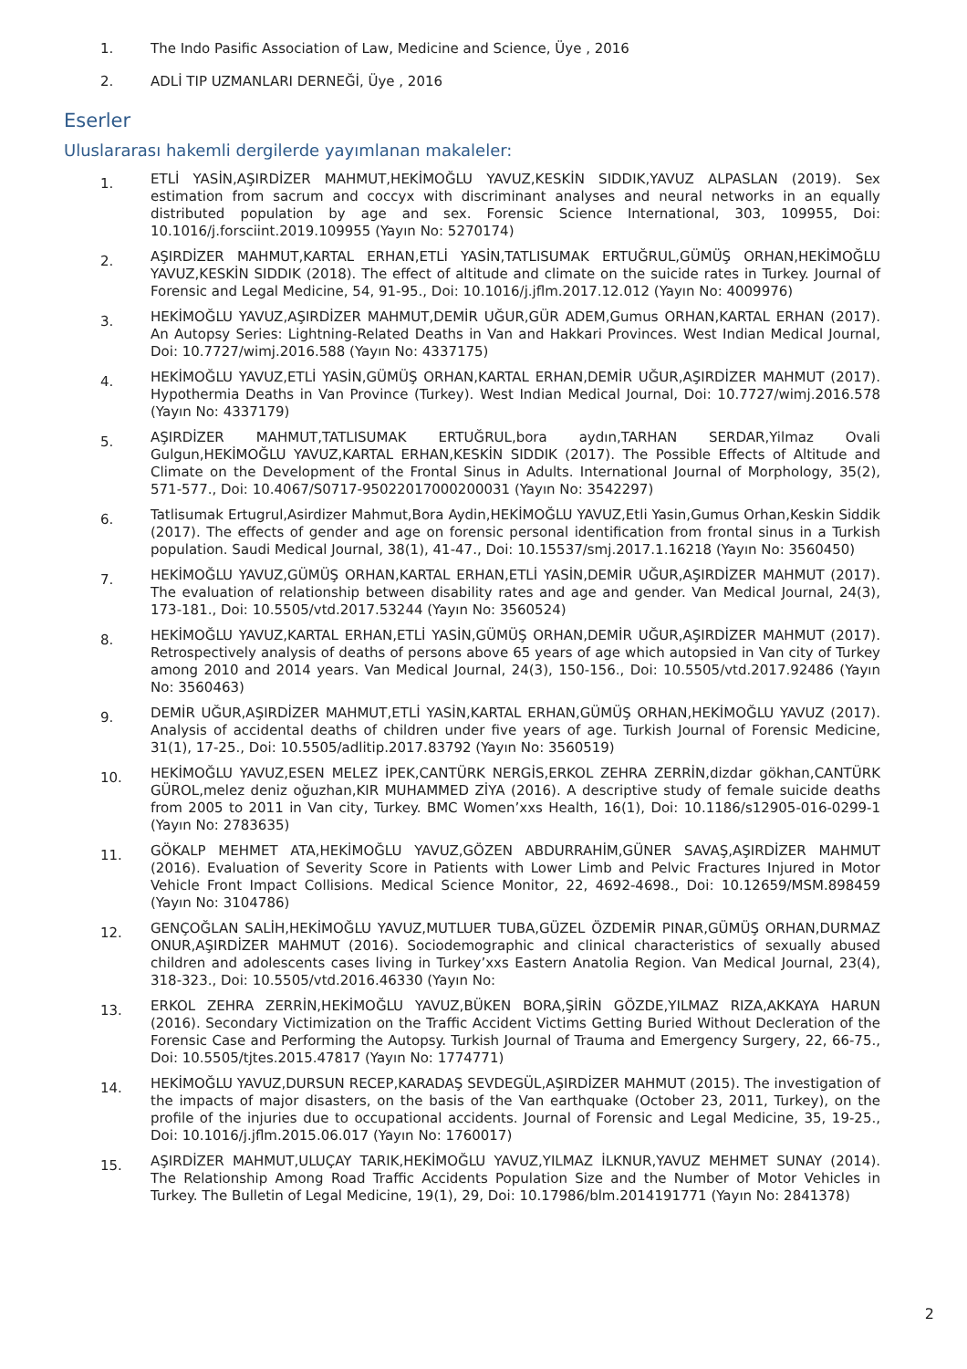1. The Indo Pasific Association of Law, Medicine and Science, Üye , 2016
2. ADLİ TIP UZMANLARI DERNEĞİ, Üye , 2016
Eserler
Uluslararası hakemli dergilerde yayımlanan makaleler:
1.
ETLİ YASİN,AŞIRDİZER MAHMUT,HEKİMOĞLU YAVUZ,KESKİN SIDDIK,YAVUZ ALPASLAN (2019). Sex estimation from sacrum and coccyx with discriminant analyses and neural networks in an equally distributed population by age and sex. Forensic Science International, 303, 109955, Doi: 10.1016/j.forsciint.2019.109955 (Yayın No: 5270174)
2.
AŞIRDİZER MAHMUT,KARTAL ERHAN,ETLİ YASİN,TATLISUMAK ERTUĞRUL,GÜMÜŞ ORHAN,HEKİMOĞLU YAVUZ,KESKİN SIDDIK (2018). The effect of altitude and climate on the suicide rates in Turkey. Journal of Forensic and Legal Medicine, 54, 91-95., Doi: 10.1016/j.jflm.2017.12.012 (Yayın No: 4009976)
3.
HEKİMOĞLU YAVUZ,AŞIRDİZER MAHMUT,DEMİR UĞUR,GÜR ADEM,Gumus ORHAN,KARTAL ERHAN (2017). An Autopsy Series: Lightning-Related Deaths in Van and Hakkari Provinces. West Indian Medical Journal, Doi: 10.7727/wimj.2016.588 (Yayın No: 4337175)
4.
HEKİMOĞLU YAVUZ,ETLİ YASİN,GÜMÜŞ ORHAN,KARTAL ERHAN,DEMİR UĞUR,AŞIRDİZER MAHMUT (2017). Hypothermia Deaths in Van Province (Turkey). West Indian Medical Journal, Doi: 10.7727/wimj.2016.578 (Yayın No: 4337179)
5.
AŞIRDİZER MAHMUT,TATLISUMAK ERTUĞRUL,bora aydın,TARHAN SERDAR,Yilmaz Ovali Gulgun,HEKİMOĞLU YAVUZ,KARTAL ERHAN,KESKİN SIDDIK (2017). The Possible Effects of Altitude and Climate on the Development of the Frontal Sinus in Adults. International Journal of Morphology, 35(2), 571-577., Doi: 10.4067/S0717-95022017000200031 (Yayın No: 3542297)
6.
Tatlisumak Ertugrul,Asirdizer Mahmut,Bora Aydin,HEKİMOĞLU YAVUZ,Etli Yasin,Gumus Orhan,Keskin Siddik (2017). The effects of gender and age on forensic personal identification from frontal sinus in a Turkish population. Saudi Medical Journal, 38(1), 41-47., Doi: 10.15537/smj.2017.1.16218 (Yayın No: 3560450)
7.
HEKİMOĞLU YAVUZ,GÜMÜŞ ORHAN,KARTAL ERHAN,ETLİ YASİN,DEMİR UĞUR,AŞIRDİZER MAHMUT (2017). The evaluation of relationship between disability rates and age and gender. Van Medical Journal, 24(3), 173-181., Doi: 10.5505/vtd.2017.53244 (Yayın No: 3560524)
8.
HEKİMOĞLU YAVUZ,KARTAL ERHAN,ETLİ YASİN,GÜMÜŞ ORHAN,DEMİR UĞUR,AŞIRDİZER MAHMUT (2017). Retrospectively analysis of deaths of persons above 65 years of age which autopsied in Van city of Turkey among 2010 and 2014 years. Van Medical Journal, 24(3), 150-156., Doi: 10.5505/vtd.2017.92486 (Yayın No: 3560463)
9.
DEMİR UĞUR,AŞIRDİZER MAHMUT,ETLİ YASİN,KARTAL ERHAN,GÜMÜŞ ORHAN,HEKİMOĞLU YAVUZ (2017). Analysis of accidental deaths of children under five years of age. Turkish Journal of Forensic Medicine, 31(1), 17-25., Doi: 10.5505/adlitip.2017.83792 (Yayın No: 3560519)
10.
HEKİMOĞLU YAVUZ,ESEN MELEZ İPEK,CANTÜRK NERGİS,ERKOL ZEHRA ZERRİN,dizdar gökhan,CANTÜRK GÜROL,melez deniz oğuzhan,KIR MUHAMMED ZİYA (2016). A descriptive study of female suicide deaths from 2005 to 2011 in Van city, Turkey. BMC Women’xxs Health, 16(1), Doi: 10.1186/s12905-016-0299-1 (Yayın No: 2783635)
11.
GÖKALP MEHMET ATA,HEKİMOĞLU YAVUZ,GÖZEN ABDURRAHİM,GÜNER SAVAŞ,AŞIRDİZER MAHMUT (2016). Evaluation of Severity Score in Patients with Lower Limb and Pelvic Fractures Injured in Motor Vehicle Front Impact Collisions. Medical Science Monitor, 22, 4692-4698., Doi: 10.12659/MSM.898459 (Yayın No: 3104786)
12.
GENÇOĞLAN SALİH,HEKİMOĞLU YAVUZ,MUTLUER TUBA,GÜZEL ÖZDEMİR PINAR,GÜMÜŞ ORHAN,DURMAZ ONUR,AŞIRDİZER MAHMUT (2016). Sociodemographic and clinical characteristics of sexually abused children and adolescents cases living in Turkey’xxs Eastern Anatolia Region. Van Medical Journal, 23(4), 318-323., Doi: 10.5505/vtd.2016.46330 (Yayın No:
13.
ERKOL ZEHRA ZERRİN,HEKİMOĞLU YAVUZ,BÜKEN BORA,ŞİRİN GÖZDE,YILMAZ RIZA,AKKAYA HARUN (2016). Secondary Victimization on the Traffic Accident Victims Getting Buried Without Decleration of the Forensic Case and Performing the Autopsy. Turkish Journal of Trauma and Emergency Surgery, 22, 66-75., Doi: 10.5505/tjtes.2015.47817 (Yayın No: 1774771)
14.
HEKİMOĞLU YAVUZ,DURSUN RECEP,KARADAŞ SEVDEGÜL,AŞIRDİZER MAHMUT (2015). The investigation of the impacts of major disasters, on the basis of the Van earthquake (October 23, 2011, Turkey), on the profile of the injuries due to occupational accidents. Journal of Forensic and Legal Medicine, 35, 19-25., Doi: 10.1016/j.jflm.2015.06.017 (Yayın No: 1760017)
15.
AŞIRDİZER MAHMUT,ULUÇAY TARIK,HEKİMOĞLU YAVUZ,YILMAZ İLKNUR,YAVUZ MEHMET SUNAY (2014). The Relationship Among Road Traffic Accidents Population Size and the Number of Motor Vehicles in Turkey. The Bulletin of Legal Medicine, 19(1), 29, Doi: 10.17986/blm.2014191771 (Yayın No: 2841378)
2